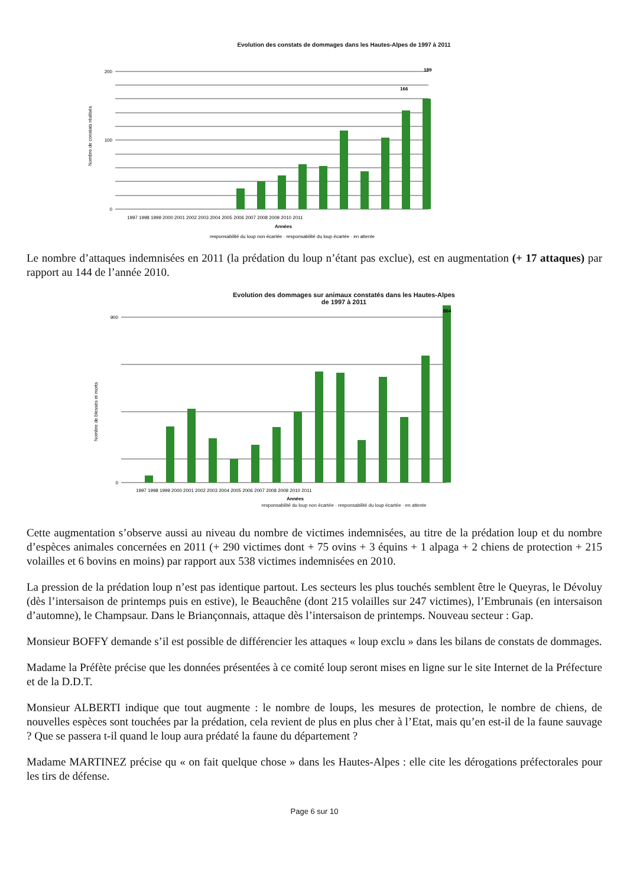Evolution des constats de dommages dans les Hautes-Alpes de 1997 à 2011
200
100
0
1997 1998 1999 2000 2001 2002 2003 2004 2005 2006 2007 2008 2009 2010 2011
Années
Nombre de constats réalisés
189
166
responsabilité du loup non écartée · responsabilité du loup écartée · en attente
Le nombre d’attaques indemnisées en 2011 (la prédation du loup n’étant pas exclue), est en augmentation (+ 17 attaques) par rapport au 144 de l’année 2010.
Evolution des dommages sur animaux constatés dans les Hautes-Alpes
de 1997 à 2011
900
0
1997 1998 1999 2000 2001 2002 2003 2004 2005 2006 2007 2008 2009 2010 2011
Années
Nombre de blessés et morts
864
responsabilité du loup non écartée · responsabilité du loup écartée · en attente
Cette augmentation s’observe aussi au niveau du nombre de victimes indemnisées, au titre de la prédation loup et du nombre d’espèces animales concernées en 2011 (+ 290 victimes dont + 75 ovins + 3 équins + 1 alpaga + 2 chiens de protection + 215 volailles et 6 bovins en moins) par rapport aux 538 victimes indemnisées en 2010.
La pression de la prédation loup n’est pas identique partout. Les secteurs les plus touchés semblent être le Queyras, le Dévoluy (dès l’intersaison de printemps puis en estive), le Beauchêne (dont 215 volailles sur 247 victimes), l’Embrunais (en intersaison d’automne), le Champsaur. Dans le Briançonnais, attaque dès l’intersaison de printemps. Nouveau secteur : Gap.
Monsieur BOFFY demande s’il est possible de différencier les attaques « loup exclu » dans les bilans de constats de dommages.
Madame la Préfète précise que les données présentées à ce comité loup seront mises en ligne sur le site Internet de la Préfecture et de la D.D.T.
Monsieur ALBERTI indique que tout augmente : le nombre de loups, les mesures de protection, le nombre de chiens, de nouvelles espèces sont touchées par la prédation, cela revient de plus en plus cher à l’Etat, mais qu’en est-il de la faune sauvage ? Que se passera t-il quand le loup aura prédaté la faune du département ?
Madame MARTINEZ précise qu « on fait quelque chose » dans les Hautes-Alpes : elle cite les dérogations préfectorales pour les tirs de défense.
Page 6 sur 10